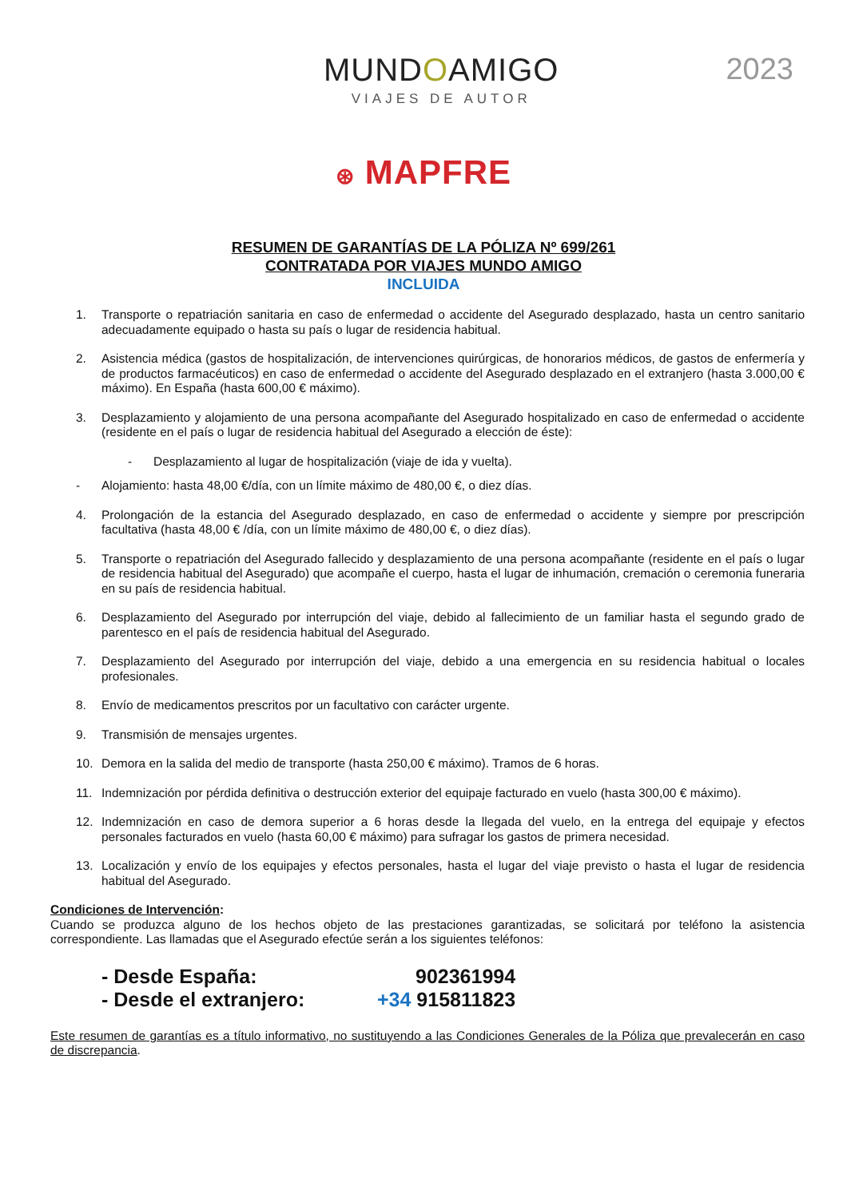MUNDOAMIGO
VIAJES DE AUTOR
2023
⊛ MAPFRE
RESUMEN DE GARANTÍAS DE LA PÓLIZA Nº 699/261
CONTRATADA POR VIAJES MUNDO AMIGO
INCLUIDA
1. Transporte o repatriación sanitaria en caso de enfermedad o accidente del Asegurado desplazado, hasta un centro sanitario adecuadamente equipado o hasta su país o lugar de residencia habitual.
2. Asistencia médica (gastos de hospitalización, de intervenciones quirúrgicas, de honorarios médicos, de gastos de enfermería y de productos farmacéuticos) en caso de enfermedad o accidente del Asegurado desplazado en el extranjero (hasta 3.000,00 € máximo). En España (hasta 600,00 € máximo).
3. Desplazamiento y alojamiento de una persona acompañante del Asegurado hospitalizado en caso de enfermedad o accidente (residente en el país o lugar de residencia habitual del Asegurado a elección de éste):
- Desplazamiento al lugar de hospitalización (viaje de ida y vuelta).
- Alojamiento: hasta 48,00 €/día, con un límite máximo de 480,00 €, o diez días.
4. Prolongación de la estancia del Asegurado desplazado, en caso de enfermedad o accidente y siempre por prescripción facultativa (hasta 48,00 € /día, con un límite máximo de 480,00 €, o diez días).
5. Transporte o repatriación del Asegurado fallecido y desplazamiento de una persona acompañante (residente en el país o lugar de residencia habitual del Asegurado) que acompañe el cuerpo, hasta el lugar de inhumación, cremación o ceremonia funeraria en su país de residencia habitual.
6. Desplazamiento del Asegurado por interrupción del viaje, debido al fallecimiento de un familiar hasta el segundo grado de parentesco en el país de residencia habitual del Asegurado.
7. Desplazamiento del Asegurado por interrupción del viaje, debido a una emergencia en su residencia habitual o locales profesionales.
8. Envío de medicamentos prescritos por un facultativo con carácter urgente.
9. Transmisión de mensajes urgentes.
10. Demora en la salida del medio de transporte (hasta 250,00 € máximo). Tramos de 6 horas.
11. Indemnización por pérdida definitiva o destrucción exterior del equipaje facturado en vuelo (hasta 300,00 € máximo).
12. Indemnización en caso de demora superior a 6 horas desde la llegada del vuelo, en la entrega del equipaje y efectos personales facturados en vuelo (hasta 60,00 € máximo) para sufragar los gastos de primera necesidad.
13. Localización y envío de los equipajes y efectos personales, hasta el lugar del viaje previsto o hasta el lugar de residencia habitual del Asegurado.
Condiciones de Intervención:
Cuando se produzca alguno de los hechos objeto de las prestaciones garantizadas, se solicitará por teléfono la asistencia correspondiente. Las llamadas que el Asegurado efectúe serán a los siguientes teléfonos:
- Desde España: 902361994
- Desde el extranjero: +34 915811823
Este resumen de garantías es a título informativo, no sustituyendo a las Condiciones Generales de la Póliza que prevalecerán en caso de discrepancia.